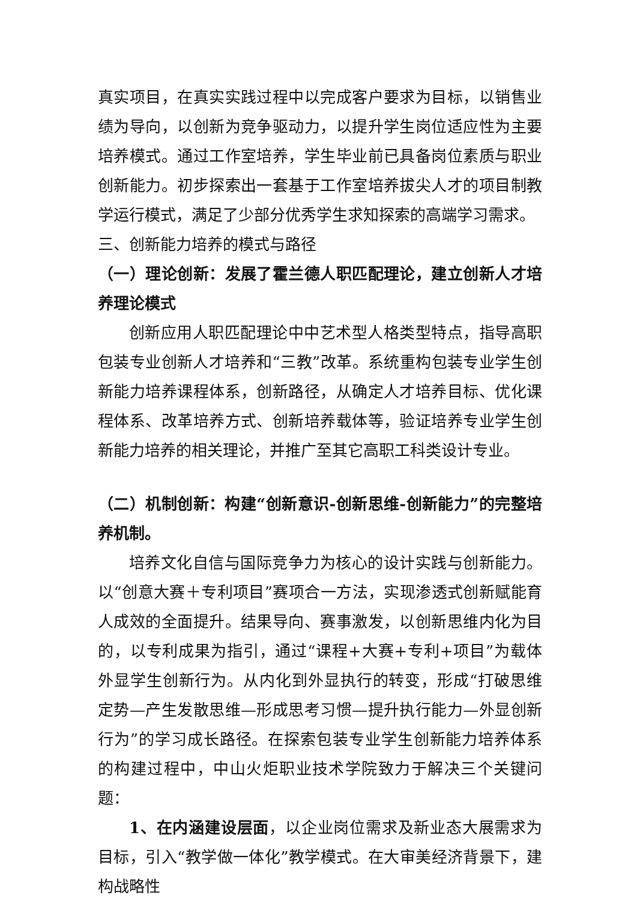真实项目，在真实实践过程中以完成客户要求为目标，以销售业绩为导向，以创新为竞争驱动力，以提升学生岗位适应性为主要培养模式。通过工作室培养，学生毕业前已具备岗位素质与职业创新能力。初步探索出一套基于工作室培养拔尖人才的项目制教学运行模式，满足了少部分优秀学生求知探索的高端学习需求。
三、创新能力培养的模式与路径
（一）理论创新：发展了霍兰德人职匹配理论，建立创新人才培养理论模式
创新应用人职匹配理论中中艺术型人格类型特点，指导高职包装专业创新人才培养和“三教”改革。系统重构包装专业学生创新能力培养课程体系，创新路径，从确定人才培养目标、优化课程体系、改革培养方式、创新培养载体等，验证培养专业学生创新能力培养的相关理论，并推广至其它高职工科类设计专业。
（二）机制创新：构建“创新意识-创新思维-创新能力”的完整培养机制。
培养文化自信与国际竞争力为核心的设计实践与创新能力。以“创意大赛＋专利项目”赛项合一方法，实现渗透式创新赋能育人成效的全面提升。结果导向、赛事激发，以创新思维内化为目的，以专利成果为指引，通过“课程+大赛+专利+项目”为载体外显学生创新行为。从内化到外显执行的转变，形成“打破思维定势—产生发散思维—形成思考习惯—提升执行能力—外显创新行为”的学习成长路径。在探索包装专业学生创新能力培养体系的构建过程中，中山火炬职业技术学院致力于解决三个关键问题：
1、在内涵建设层面，以企业岗位需求及新业态大展需求为目标，引入“教学做一体化”教学模式。在大审美经济背景下，建构战略性